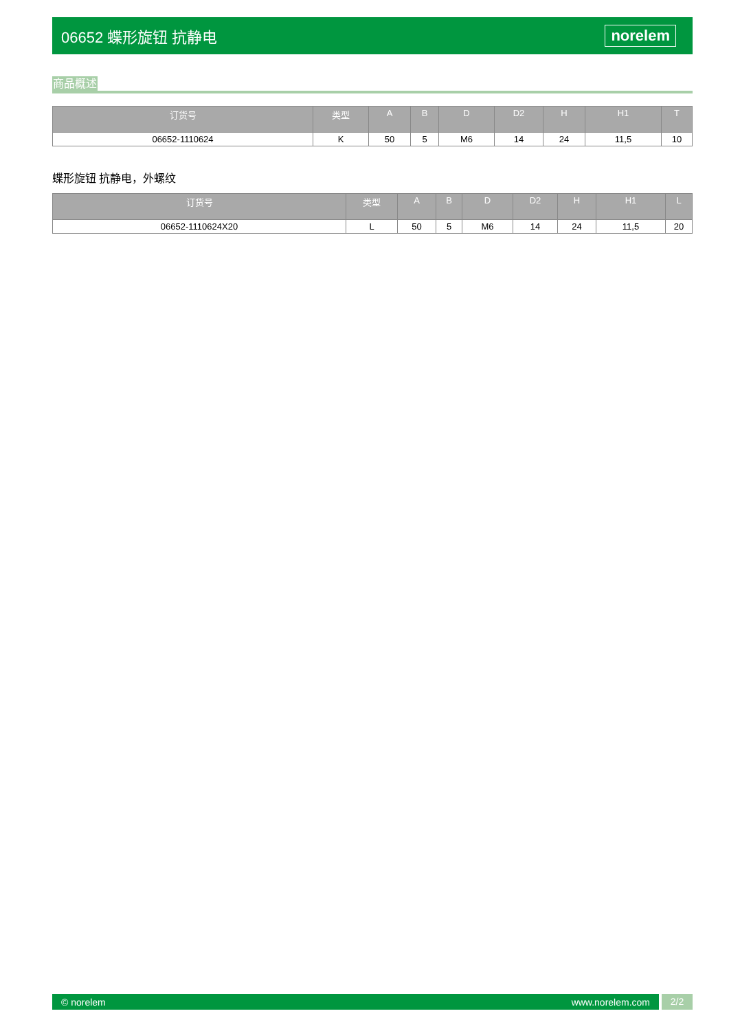06652 蝶形旋钮 抗静电 norelem
商品概述
| 订货号 | 类型 | A | B | D | D2 | H | H1 | T |
| --- | --- | --- | --- | --- | --- | --- | --- | --- |
| 06652-1110624 | K | 50 | 5 | M6 | 14 | 24 | 11,5 | 10 |
蝶形旋钮 抗静电，外螺纹
| 订货号 | 类型 | A | B | D | D2 | H | H1 | L |
| --- | --- | --- | --- | --- | --- | --- | --- | --- |
| 06652-1110624X20 | L | 50 | 5 | M6 | 14 | 24 | 11,5 | 20 |
© norelem www.norelem.com
2/2